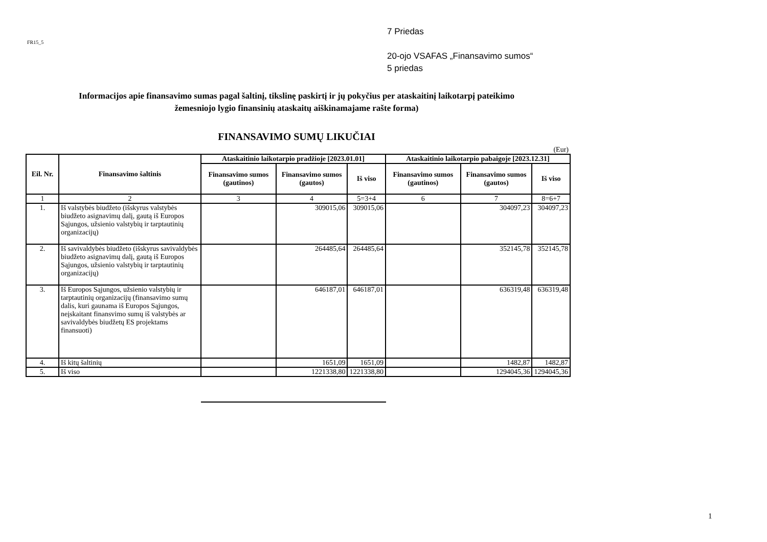FR15_5
7 Priedas
20-ojo VSAFAS „Finansavimo sumos“
5 priedas
Informacijos apie finansavimo sumas pagal šaltinį, tikslinę paskirtį ir jų pokyčius per ataskaitinį laikotarpį pateikimo
žemesniojo lygio finansinių ataskaitų aiškinamajame rašte forma)
FINANSAVIMO SUMŲ LIKUČIAI
(Eur)
| Eil. Nr. | Finansavimo šaltinis | Ataskaitinio laikotarpio pradžioje [2023.01.01] | | | Ataskaitinio laikotarpio pabaigoje [2023.12.31] | | |
| --- | --- | --- | --- | --- | --- | --- | --- |
| | | Finansavimo sumos (gautinos) | Finansavimo sumos (gautos) | Iš viso | Finansavimo sumos (gautinos) | Finansavimo sumos (gautos) | Iš viso |
| 1 | 2 | 3 | 4 | 5=3+4 | 6 | 7 | 8=6+7 |
| 1. | Iš valstybės biudžeto (išskyrus valstybės biudžeto asignavimų dalį, gautą iš Europos Sąjungos, užsienio valstybių ir tarptautinių organizacijų) | | 309015,06 | 309015,06 | | 304097,23 | 304097,23 |
| 2. | Iš savivaldybės biudžeto (išskyrus savivaldybės biudžeto asignavimų dalį, gautą iš Europos Sąjungos, užsienio valstybių ir tarptautinių organizacijų) | | 264485,64 | 264485,64 | | 352145,78 | 352145,78 |
| 3. | Iš Europos Sąjungos, užsienio valstybių ir tarptautinių organizacijų (finansavimo sumų dalis, kuri gaunama iš Europos Sąjungos, neįskaitant finansvimo sumų iš valstybės ar savivaldybės biudžetų ES projektams finansuoti) | | 646187,01 | 646187,01 | | 636319,48 | 636319,48 |
| 4. | Iš kitų šaltinių | | 1651,09 | 1651,09 | | 1482,87 | 1482,87 |
| 5. | Iš viso | | 1221338,80 | 1221338,80 | | 1294045,36 | 1294045,36 |
1